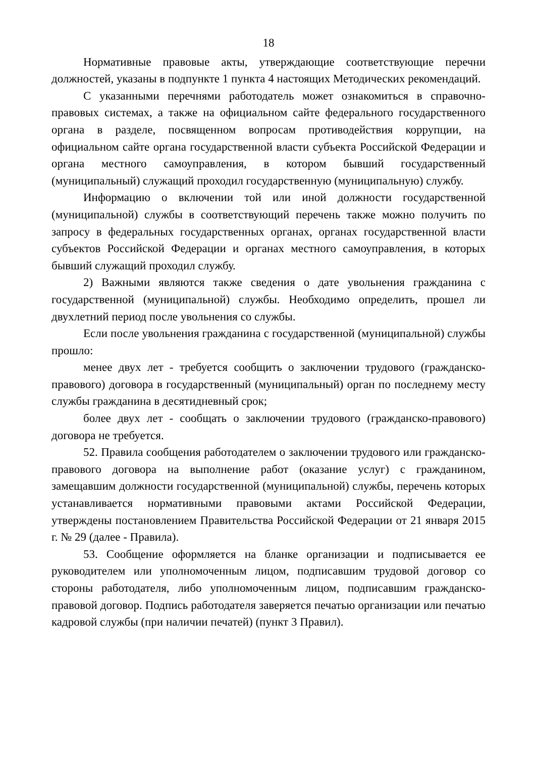18
Нормативные правовые акты, утверждающие соответствующие перечни должностей, указаны в подпункте 1 пункта 4 настоящих Методических рекомендаций.
С указанными перечнями работодатель может ознакомиться в справочно-правовых системах, а также на официальном сайте федерального государственного органа в разделе, посвященном вопросам противодействия коррупции, на официальном сайте органа государственной власти субъекта Российской Федерации и органа местного самоуправления, в котором бывший государственный (муниципальный) служащий проходил государственную (муниципальную) службу.
Информацию о включении той или иной должности государственной (муниципальной) службы в соответствующий перечень также можно получить по запросу в федеральных государственных органах, органах государственной власти субъектов Российской Федерации и органах местного самоуправления, в которых бывший служащий проходил службу.
2) Важными являются также сведения о дате увольнения гражданина с государственной (муниципальной) службы. Необходимо определить, прошел ли двухлетний период после увольнения со службы.
Если после увольнения гражданина с государственной (муниципальной) службы прошло:
менее двух лет - требуется сообщить о заключении трудового (гражданско-правового) договора в государственный (муниципальный) орган по последнему месту службы гражданина в десятидневный срок;
более двух лет - сообщать о заключении трудового (гражданско-правового) договора не требуется.
52. Правила сообщения работодателем о заключении трудового или гражданско-правового договора на выполнение работ (оказание услуг) с гражданином, замещавшим должности государственной (муниципальной) службы, перечень которых устанавливается нормативными правовыми актами Российской Федерации, утверждены постановлением Правительства Российской Федерации от 21 января 2015 г. № 29 (далее - Правила).
53. Сообщение оформляется на бланке организации и подписывается ее руководителем или уполномоченным лицом, подписавшим трудовой договор со стороны работодателя, либо уполномоченным лицом, подписавшим гражданско-правовой договор. Подпись работодателя заверяется печатью организации или печатью кадровой службы (при наличии печатей) (пункт 3 Правил).